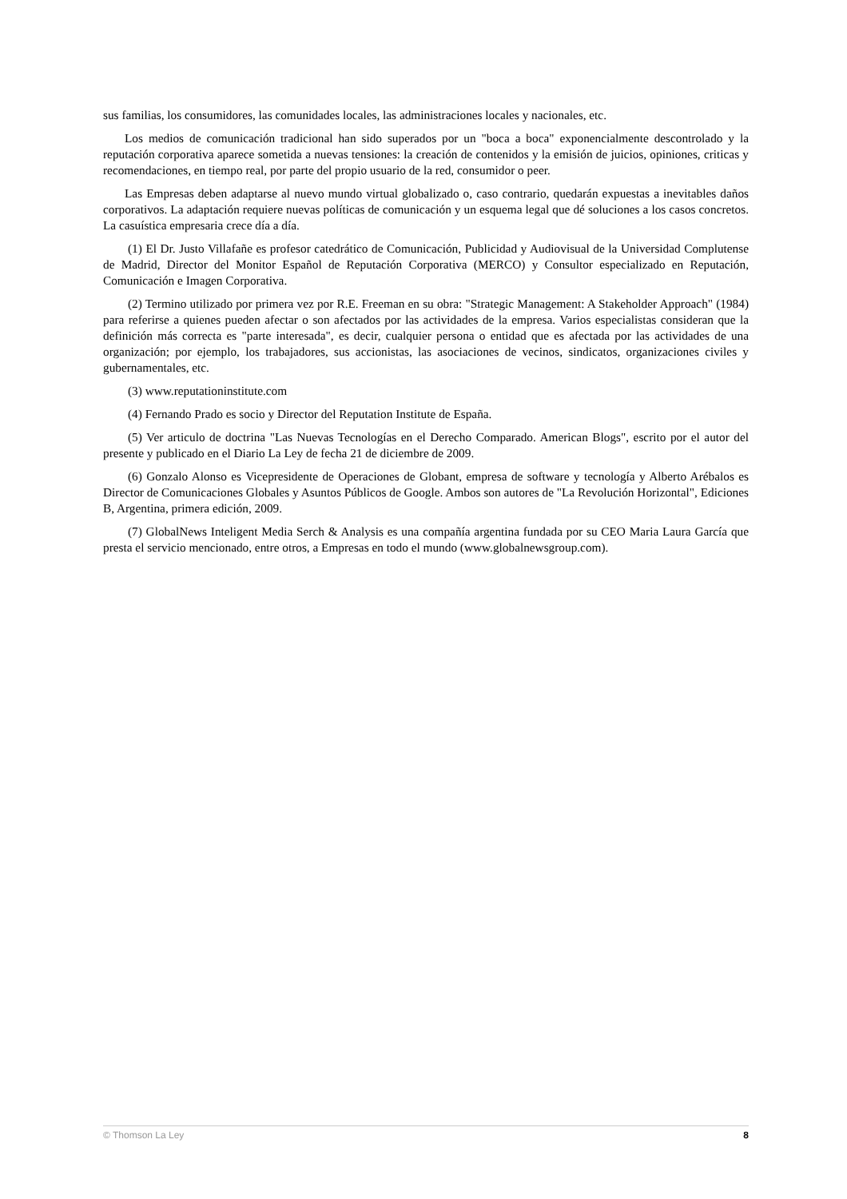sus familias, los consumidores, las comunidades locales, las administraciones locales y nacionales, etc.
Los medios de comunicación tradicional han sido superados por un "boca a boca" exponencialmente descontrolado y la reputación corporativa aparece sometida a nuevas tensiones: la creación de contenidos y la emisión de juicios, opiniones, criticas y recomendaciones, en tiempo real, por parte del propio usuario de la red, consumidor o peer.
Las Empresas deben adaptarse al nuevo mundo virtual globalizado o, caso contrario, quedarán expuestas a inevitables daños corporativos. La adaptación requiere nuevas políticas de comunicación y un esquema legal que dé soluciones a los casos concretos. La casuística empresaria crece día a día.
(1) El Dr. Justo Villafañe es profesor catedrático de Comunicación, Publicidad y Audiovisual de la Universidad Complutense de Madrid, Director del Monitor Español de Reputación Corporativa (MERCO) y Consultor especializado en Reputación, Comunicación e Imagen Corporativa.
(2) Termino utilizado por primera vez por R.E. Freeman en su obra: "Strategic Management: A Stakeholder Approach" (1984) para referirse a quienes pueden afectar o son afectados por las actividades de la empresa. Varios especialistas consideran que la definición más correcta es "parte interesada", es decir, cualquier persona o entidad que es afectada por las actividades de una organización; por ejemplo, los trabajadores, sus accionistas, las asociaciones de vecinos, sindicatos, organizaciones civiles y gubernamentales, etc.
(3) www.reputationinstitute.com
(4) Fernando Prado es socio y Director del Reputation Institute de España.
(5) Ver articulo de doctrina "Las Nuevas Tecnologías en el Derecho Comparado. American Blogs", escrito por el autor del presente y publicado en el Diario La Ley de fecha 21 de diciembre de 2009.
(6) Gonzalo Alonso es Vicepresidente de Operaciones de Globant, empresa de software y tecnología y Alberto Arébalos es Director de Comunicaciones Globales y Asuntos Públicos de Google. Ambos son autores de "La Revolución Horizontal", Ediciones B, Argentina, primera edición, 2009.
(7) GlobalNews Inteligent Media Serch & Analysis es una compañía argentina fundada por su CEO Maria Laura García que presta el servicio mencionado, entre otros, a Empresas en todo el mundo (www.globalnewsgroup.com).
© Thomson La Ley 8